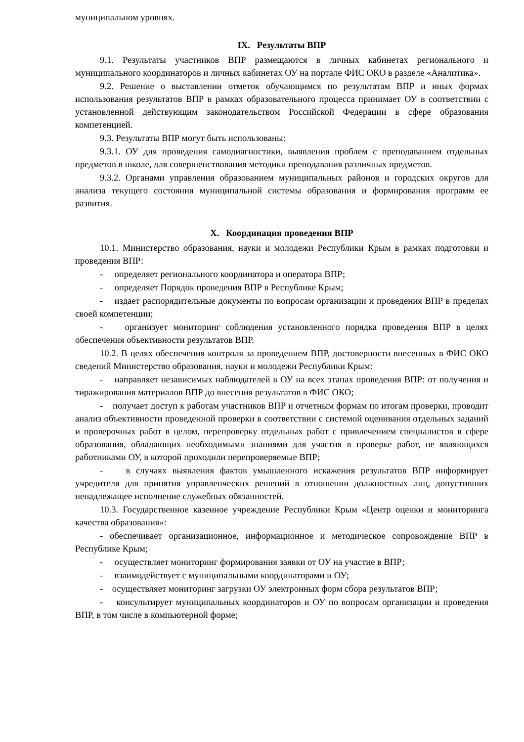муниципальном уровнях.
IX. Результаты ВПР
9.1. Результаты участников ВПР размещаются в личных кабинетах регионального и муниципального координаторов и личных кабинетах ОУ на портале ФИС ОКО в разделе «Аналитика».
9.2. Решение о выставлении отметок обучающимся по результатам ВПР и иных формах использования результатов ВПР в рамках образовательного процесса принимает ОУ в соответствии с установленной действующим законодательством Российской Федерации в сфере образования компетенцией.
9.3. Результаты ВПР могут быть использованы:
9.3.1. ОУ для проведения самодиагностики, выявления проблем с преподаванием отдельных предметов в школе, для совершенствования методики преподавания различных предметов.
9.3.2. Органами управления образованием муниципальных районов и городских округов для анализа текущего состояния муниципальной системы образования и формирования программ ее развития.
X. Координация проведения ВПР
10.1. Министерство образования, науки и молодежи Республики Крым в рамках подготовки и проведения ВПР:
- определяет регионального координатора и оператора ВПР;
- определяет Порядок проведения ВПР в Республике Крым;
- издает распорядительные документы по вопросам организации и проведения ВПР в пределах своей компетенции;
- организует мониторинг соблюдения установленного порядка проведения ВПР в целях обеспечения объективности результатов ВПР.
10.2. В целях обеспечения контроля за проведением ВПР, достоверности внесенных в ФИС ОКО сведений Министерство образования, науки и молодежи Республики Крым:
- направляет независимых наблюдателей в ОУ на всех этапах проведения ВПР: от получения и тиражирования материалов ВПР до внесения результатов в ФИС ОКО;
- получает доступ к работам участников ВПР и отчетным формам по итогам проверки, проводит анализ объективности проведенной проверки в соответствии с системой оценивания отдельных заданий и проверочных работ в целом, перепроверку отдельных работ с привлечением специалистов в сфере образования, обладающих необходимыми знаниями для участия в проверке работ, не являющихся работниками ОУ, в которой проходили перепроверяемые ВПР;
- в случаях выявления фактов умышленного искажения результатов ВПР информирует учредителя для принятия управленческих решений в отношении должностных лиц, допустивших ненадлежащее исполнение служебных обязанностей.
10.3. Государственное казенное учреждение Республики Крым «Центр оценки и мониторинга качества образования»:
- обеспечивает организационное, информационное и методическое сопровождение ВПР в Республике Крым;
- осуществляет мониторинг формирования заявки от ОУ на участие в ВПР;
- взаимодействует с муниципальными координаторами и ОУ;
- осуществляет мониторинг загрузки ОУ электронных форм сбора результатов ВПР;
- консультирует муниципальных координаторов и ОУ по вопросам организации и проведения ВПР, в том числе в компьютерной форме;